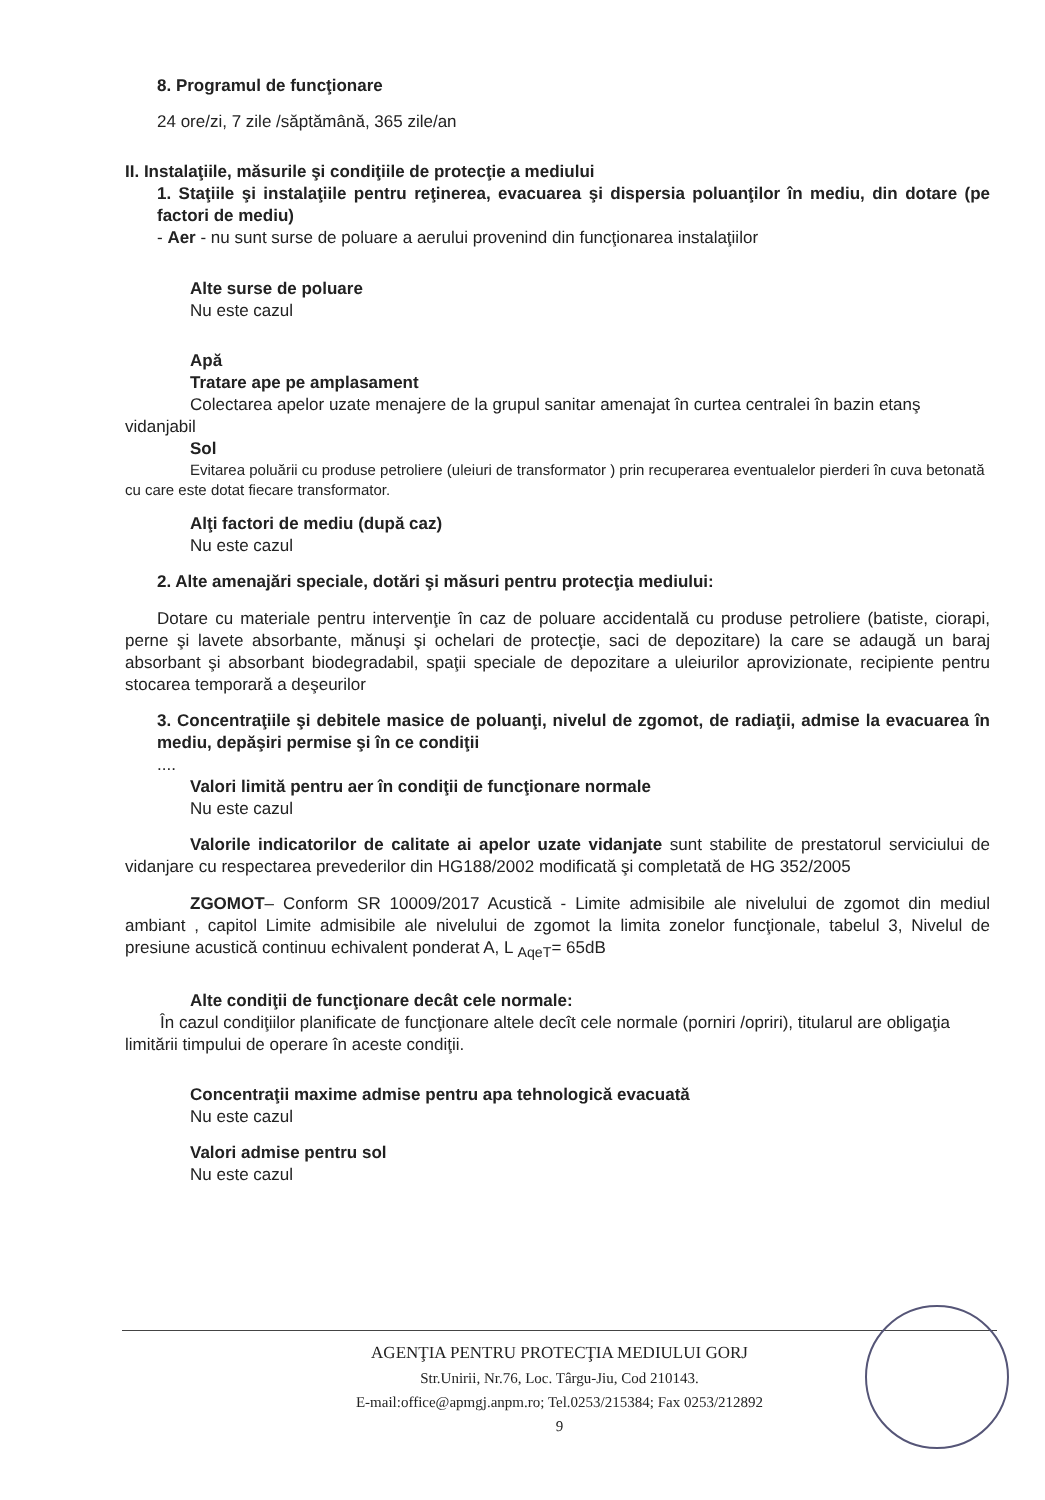8. Programul de funcţionare
24 ore/zi, 7 zile /săptămână, 365 zile/an
II. Instalaţiile, măsurile şi condiţiile de protecţie a mediului
1. Staţiile şi instalaţiile pentru reţinerea, evacuarea şi dispersia poluanţilor în mediu, din dotare (pe factori de mediu)
- Aer - nu sunt surse de poluare a aerului provenind din funcţionarea instalaţiilor
Alte surse de poluare
Nu este cazul
Apă
Tratare ape pe amplasament
Colectarea apelor uzate menajere de la grupul sanitar amenajat în curtea centralei în bazin etanş vidanjabil
Sol
Evitarea poluării cu produse petroliere (uleiuri de transformator ) prin recuperarea eventualelor pierderi în cuva betonată cu care este dotat fiecare transformator.
Alţi factori de mediu (după caz)
Nu este cazul
2. Alte amenajări speciale, dotări şi măsuri pentru protecţia mediului:
Dotare cu materiale pentru intervenţie în caz de poluare accidentală cu produse petroliere (batiste, ciorapi, perne şi lavete absorbante, mănuşi şi ochelari de protecţie, saci de depozitare) la care se adaugă un baraj absorbant şi absorbant biodegradabil, spaţii speciale de depozitare a uleiurilor aprovizionate, recipiente pentru stocarea temporară a deşeurilor
3. Concentraţiile şi debitele masice de poluanţi, nivelul de zgomot, de radiaţii, admise la evacuarea în mediu, depăşiri permise şi în ce condiţii
....
Valori limită pentru aer în condiţii de funcţionare normale
Nu este cazul
Valorile indicatorilor de calitate ai apelor uzate vidanjate sunt stabilite de prestatorul serviciului de vidanjare cu respectarea prevederilor din HG188/2002 modificată şi completată de HG 352/2005
ZGOMOT– Conform SR 10009/2017 Acustică - Limite admisibile ale nivelului de zgomot din mediul ambiant , capitol Limite admisibile ale nivelului de zgomot la limita zonelor funcţionale, tabelul 3, Nivelul de presiune acustică continuu echivalent ponderat A, L <sub>AqeT</sub>= 65dB
Alte condiţii de funcţionare decât cele normale:
În cazul condiţiilor planificate de funcţionare altele decît cele normale (porniri /opriri), titularul are obligaţia limitării timpului de operare în aceste condiţii.
Concentraţii maxime admise pentru apa tehnologică evacuată
Nu este cazul
Valori admise pentru sol
Nu este cazul
AGENŢIA PENTRU PROTECŢIA MEDIULUI GORJ
Str.Unirii, Nr.76, Loc. Târgu-Jiu, Cod 210143.
E-mail:office@apmgj.anpm.ro; Tel.0253/215384; Fax 0253/212892
9